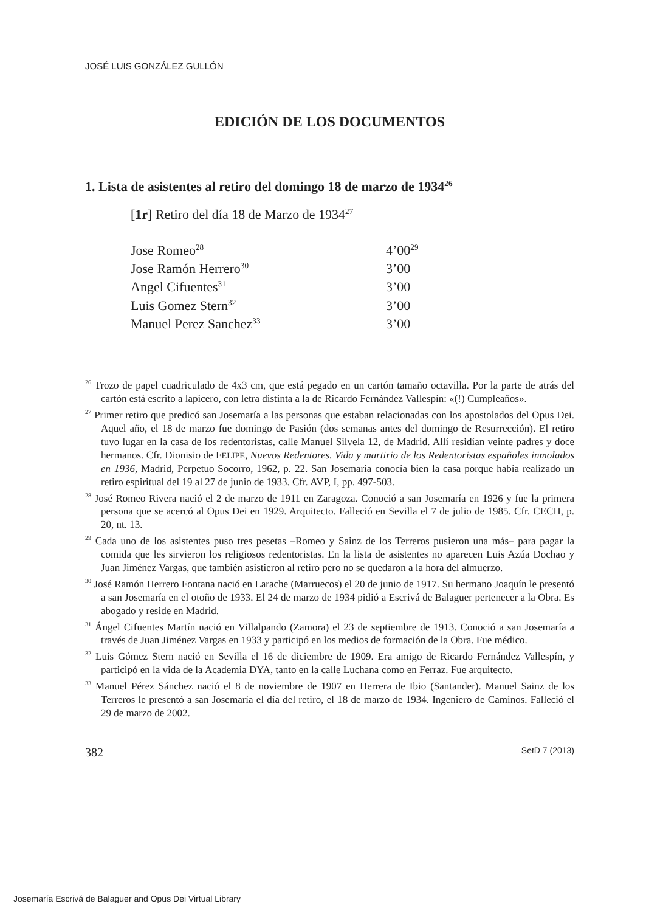JOSÉ LUIS GONZÁLEZ GULLÓN
EDICIÓN DE LOS DOCUMENTOS
1. Lista de asistentes al retiro del domingo 18 de marzo de 1934<sup>26</sup>
[1r] Retiro del día 18 de Marzo de 1934<sup>27</sup>
| Jose Romeo<sup>28</sup> | 4’00<sup>29</sup> |
| Jose Ramón Herrero<sup>30</sup> | 3’00 |
| Angel Cifuentes<sup>31</sup> | 3’00 |
| Luis Gomez Stern<sup>32</sup> | 3’00 |
| Manuel Perez Sanchez<sup>33</sup> | 3’00 |
<sup>26</sup> Trozo de papel cuadriculado de 4x3 cm, que está pegado en un cartón tamaño octavilla. Por la parte de atrás del cartón está escrito a lapicero, con letra distinta a la de Ricardo Fernández Vallespín: «(!) Cumpleaños».
<sup>27</sup> Primer retiro que predicó san Josemaría a las personas que estaban relacionadas con los apostolados del Opus Dei. Aquel año, el 18 de marzo fue domingo de Pasión (dos semanas antes del domingo de Resurrección). El retiro tuvo lugar en la casa de los redentoristas, calle Manuel Silvela 12, de Madrid. Allí residían veinte padres y doce hermanos. Cfr. Dionisio de FELIPE, Nuevos Redentores. Vida y martirio de los Redentoristas españoles inmolados en 1936, Madrid, Perpetuo Socorro, 1962, p. 22. San Josemaría conocía bien la casa porque había realizado un retiro espiritual del 19 al 27 de junio de 1933. Cfr. AVP, I, pp. 497-503.
<sup>28</sup> José Romeo Rivera nació el 2 de marzo de 1911 en Zaragoza. Conoció a san Josemaría en 1926 y fue la primera persona que se acercó al Opus Dei en 1929. Arquitecto. Falleció en Sevilla el 7 de julio de 1985. Cfr. CECH, p. 20, nt. 13.
<sup>29</sup> Cada uno de los asistentes puso tres pesetas –Romeo y Sainz de los Terreros pusieron una más– para pagar la comida que les sirvieron los religiosos redentoristas. En la lista de asistentes no aparecen Luis Azúa Dochao y Juan Jiménez Vargas, que también asistieron al retiro pero no se quedaron a la hora del almuerzo.
<sup>30</sup> José Ramón Herrero Fontana nació en Larache (Marruecos) el 20 de junio de 1917. Su hermano Joaquín le presentó a san Josemaría en el otoño de 1933. El 24 de marzo de 1934 pidió a Escrivá de Balaguer pertenecer a la Obra. Es abogado y reside en Madrid.
<sup>31</sup> Ángel Cifuentes Martín nació en Villalpando (Zamora) el 23 de septiembre de 1913. Conoció a san Josemaría a través de Juan Jiménez Vargas en 1933 y participó en los medios de formación de la Obra. Fue médico.
<sup>32</sup> Luis Gómez Stern nació en Sevilla el 16 de diciembre de 1909. Era amigo de Ricardo Fernández Vallespín, y participó en la vida de la Academia DYA, tanto en la calle Luchana como en Ferraz. Fue arquitecto.
<sup>33</sup> Manuel Pérez Sánchez nació el 8 de noviembre de 1907 en Herrera de Ibio (Santander). Manuel Sainz de los Terreros le presentó a san Josemaría el día del retiro, el 18 de marzo de 1934. Ingeniero de Caminos. Falleció el 29 de marzo de 2002.
382 SetD 7 (2013)
Josemaría Escrivá de Balaguer and Opus Dei Virtual Library